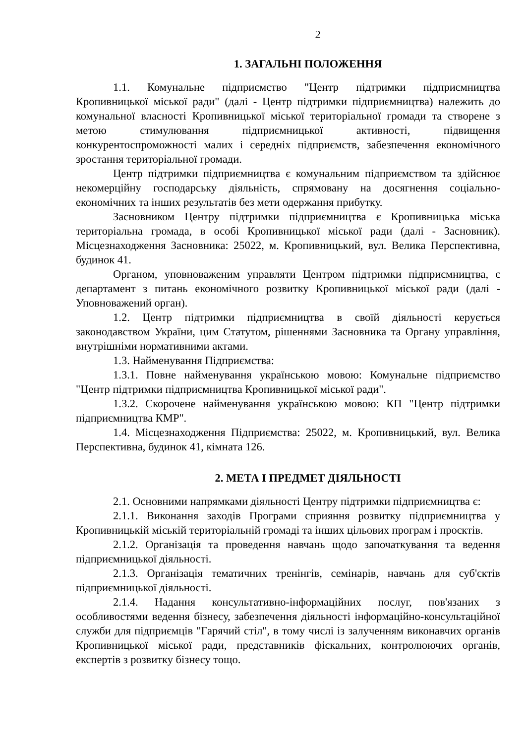2
1. ЗАГАЛЬНІ ПОЛОЖЕННЯ
1.1. Комунальне підприємство "Центр підтримки підприємництва Кропивницької міської ради" (далі - Центр підтримки підприємництва) належить до комунальної власності Кропивницької міської територіальної громади та створене з метою стимулювання підприємницької активності, підвищення конкурентоспроможності малих і середніх підприємств, забезпечення економічного зростання територіальної громади.
Центр підтримки підприємництва є комунальним підприємством та здійснює некомерційну господарську діяльність, спрямовану на досягнення соціально-економічних та інших результатів без мети одержання прибутку.
Засновником Центру підтримки підприємництва є Кропивницька міська територіальна громада, в особі Кропивницької міської ради (далі - Засновник). Місцезнаходження Засновника: 25022, м. Кропивницький, вул. Велика Перспективна, будинок 41.
Органом, уповноваженим управляти Центром підтримки підприємництва, є департамент з питань економічного розвитку Кропивницької міської ради (далі - Уповноважений орган).
1.2. Центр підтримки підприємництва в своїй діяльності керується законодавством України, цим Статутом, рішеннями Засновника та Органу управління, внутрішніми нормативними актами.
1.3. Найменування Підприємства:
1.3.1. Повне найменування українською мовою: Комунальне підприємство "Центр підтримки підприємництва Кропивницької міської ради".
1.3.2. Скорочене найменування українською мовою: КП "Центр підтримки підприємництва КМР".
1.4. Місцезнаходження Підприємства: 25022, м. Кропивницький, вул. Велика Перспективна, будинок 41, кімната 126.
2. МЕТА І ПРЕДМЕТ ДІЯЛЬНОСТІ
2.1. Основними напрямками діяльності Центру підтримки підприємництва є:
2.1.1. Виконання заходів Програми сприяння розвитку підприємництва у Кропивницькій міській територіальній громаді та інших цільових програм і проєктів.
2.1.2. Організація та проведення навчань щодо започаткування та ведення підприємницької діяльності.
2.1.3. Організація тематичних тренінгів, семінарів, навчань для суб'єктів підприємницької діяльності.
2.1.4. Надання консультативно-інформаційних послуг, пов'язаних з особливостями ведення бізнесу, забезпечення діяльності інформаційно-консультаційної служби для підприємців "Гарячий стіл", в тому числі із залученням виконавчих органів Кропивницької міської ради, представників фіскальних, контролюючих органів, експертів з розвитку бізнесу тощо.